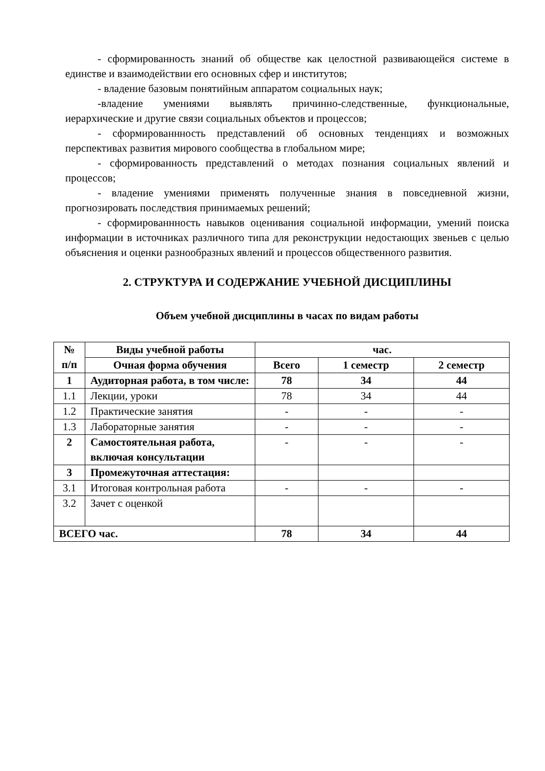- сформированность знаний об обществе как целостной развивающейся системе в единстве и взаимодействии его основных сфер и институтов;
- владение базовым понятийным аппаратом социальных наук;
-владение умениями выявлять причинно-следственные, функциональные, иерархические и другие связи социальных объектов и процессов;
- сформированнность представлений об основных тенденциях и возможных перспективах развития мирового сообщества в глобальном мире;
- сформированность представлений о методах познания социальных явлений и процессов;
- владение умениями применять полученные знания в повседневной жизни, прогнозировать последствия принимаемых решений;
- сформированнность навыков оценивания социальной информации, умений поиска информации в источниках различного типа для реконструкции недостающих звеньев с целью объяснения и оценки разнообразных явлений и процессов общественного развития.
2. СТРУКТУРА И СОДЕРЖАНИЕ УЧЕБНОЙ ДИСЦИПЛИНЫ
Объем учебной дисциплины в часах по видам работы
| № п/п | Виды учебной работы | час. | | |
| --- | --- | --- | --- | --- |
| | Очная форма обучения | Всего | 1 семестр | 2 семестр |
| 1 | Аудиторная работа, в том числе: | 78 | 34 | 44 |
| 1.1 | Лекции, уроки | 78 | 34 | 44 |
| 1.2 | Практические занятия | - | - | - |
| 1.3 | Лабораторные занятия | - | - | - |
| 2 | Самостоятельная работа, включая консультации | - | - | - |
| 3 | Промежуточная аттестация: | | | |
| 3.1 | Итоговая контрольная работа | - | - | - |
| 3.2 | Зачет с оценкой | | | |
| ВСЕГО час. | | 78 | 34 | 44 |